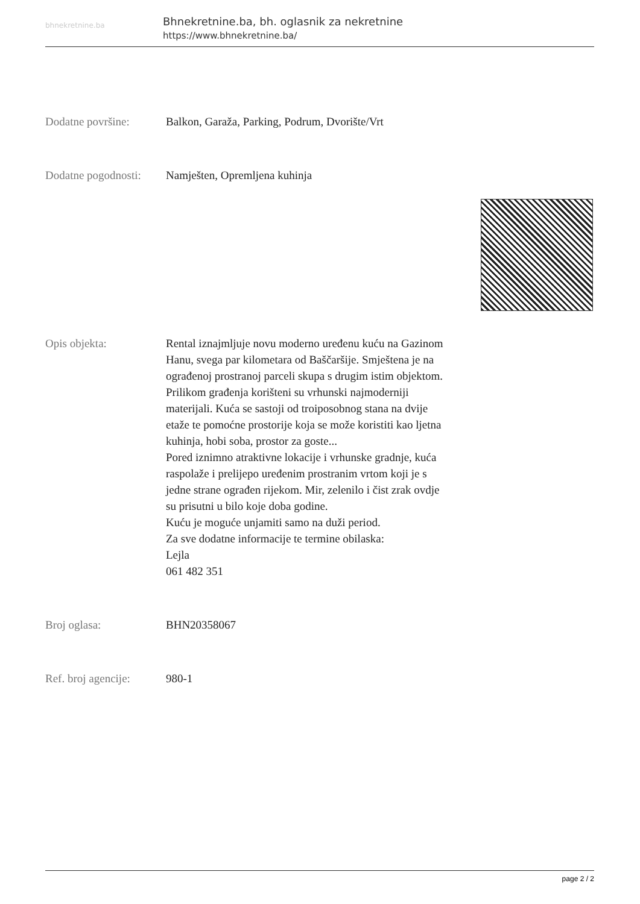bhnekretnine.ba
Bhnekretnine.ba, bh. oglasnik za nekretnine
https://www.bhnekretnine.ba/
Dodatne površine: Balkon, Garaža, Parking, Podrum, Dvorište/Vrt
Dodatne pogodnosti:
Namješten, Opremljena kuhinja
Opis objekta: Rental iznajmljuje novu moderno uređenu kuću na Gazinom Hanu, svega par kilometara od Baščaršije. Smještena je na ograđenoj prostranoj parceli skupa s drugim istim objektom. Prilikom građenja korišteni su vrhunski najmoderniji materijali. Kuća se sastoji od troiposobnog stana na dvije etaže te pomoćne prostorije koja se može koristiti kao ljetna kuhinja, hobi soba, prostor za goste...
Pored iznimno atraktivne lokacije i vrhunske gradnje, kuća raspolaže i prelijepo uređenim prostranim vrtom koji je s jedne strane ograđen rijekom. Mir, zelenilo i čist zrak ovdje su prisutni u bilo koje doba godine.
Kuću je moguće unjamiti samo na duži period.
Za sve dodatne informacije te termine obilaska:
Lejla
061 482 351
Broj oglasa: BHN20358067
Ref. broj agencije:
980-1
page 2 / 2